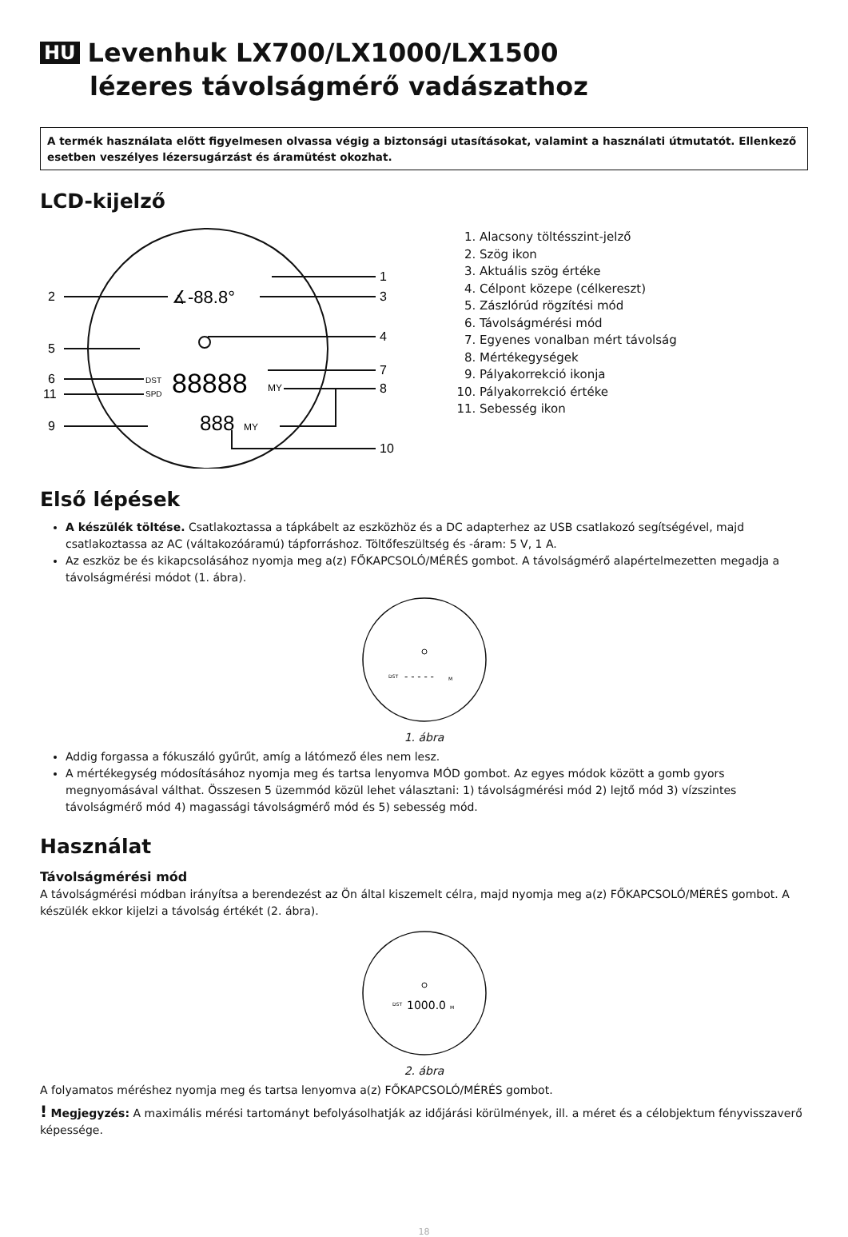HU Levenhuk LX700/LX1000/LX1500
lézeres távolságmérő vadászathoz
A termék használata előtt figyelmesen olvassa végig a biztonsági utasításokat, valamint a használati útmutatót. Ellenkező esetben veszélyes lézersugárzást és áramütést okozhat.
LCD-kijelző
2
5
6
11
9
1
3
4
7
8
10
∡-88.8°
DST
SPD
88888
MY
888
MY
1. Alacsony töltésszint-jelző
2. Szög ikon
3. Aktuális szög értéke
4. Célpont közepe (célkereszt)
5. Zászlórúd rögzítési mód
6. Távolságmérési mód
7. Egyenes vonalban mért távolság
8. Mértékegységek
9. Pályakorrekció ikonja
10. Pályakorrekció értéke
11. Sebesség ikon
Első lépések
A készülék töltése. Csatlakoztassa a tápkábelt az eszközhöz és a DC adapterhez az USB csatlakozó segítségével, majd csatlakoztassa az AC (váltakozóáramú) tápforráshoz. Töltőfeszültség és -áram: 5 V, 1 A.
Az eszköz be és kikapcsolásához nyomja meg a(z) FŐKAPCSOLÓ/MÉRÉS gombot. A távolságmérő alapértelmezetten megadja a távolságmérési módot (1. ábra).
DST
- - - - -
M
1. ábra
Addig forgassa a fókuszáló gyűrűt, amíg a látómező éles nem lesz.
A mértékegység módosításához nyomja meg és tartsa lenyomva MÓD gombot. Az egyes módok között a gomb gyors megnyomásával válthat. Összesen 5 üzemmód közül lehet választani: 1) távolságmérési mód 2) lejtő mód 3) vízszintes távolságmérő mód 4) magassági távolságmérő mód és 5) sebesség mód.
Használat
Távolságmérési mód
A távolságmérési módban irányítsa a berendezést az Ön által kiszemelt célra, majd nyomja meg a(z) FŐKAPCSOLÓ/MÉRÉS gombot. A készülék ekkor kijelzi a távolság értékét (2. ábra).
DST
1000.0
M
2. ábra
A folyamatos méréshez nyomja meg és tartsa lenyomva a(z) FŐKAPCSOLÓ/MÉRÉS gombot.
! Megjegyzés: A maximális mérési tartományt befolyásolhatják az időjárási körülmények, ill. a méret és a célobjektum fényvisszaverő képessége.
18